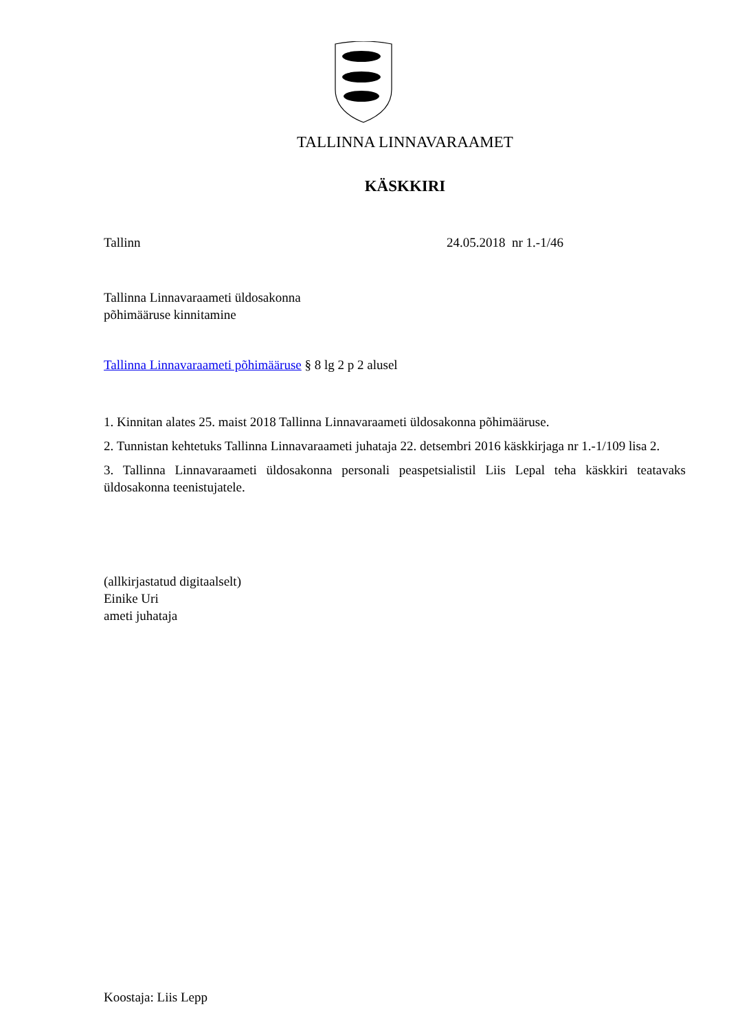TALLINNA LINNAVARAAMET
KÄSKKIRI
Tallinn 24.05.2018 nr 1.-1/46
Tallinna Linnavaraameti üldosakonna
põhimääruse kinnitamine
Tallinna Linnavaraameti põhimääruse § 8 lg 2 p 2 alusel
1. Kinnitan alates 25. maist 2018 Tallinna Linnavaraameti üldosakonna põhimääruse.
2. Tunnistan kehtetuks Tallinna Linnavaraameti juhataja 22. detsembri 2016 käskkirjaga nr 1.-1/109 lisa 2.
3. Tallinna Linnavaraameti üldosakonna personali peaspetsialistil Liis Lepal teha käskkiri teatavaks üldosakonna teenistujatele.
(allkirjastatud digitaalselt)
Einike Uri
ameti juhataja
Koostaja: Liis Lepp